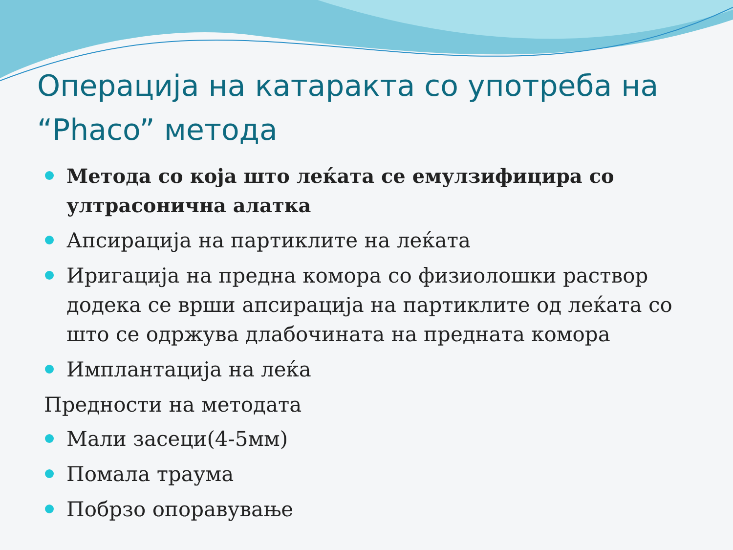Операција на катаракта со употреба на “Phaco” метода
Метода со која што леќата се емулзифицира со ултрасонична алатка
Апсирација на партиклите на леќата
Иригација на предна комора со физиолошки раствор додека се врши апсирација на партиклите од леќата со што се одржува длабочината на предната комора
Имплантација на леќа
Предности на методата
Мали засеци(4-5мм)
Помала траума
Побрзо опоравување